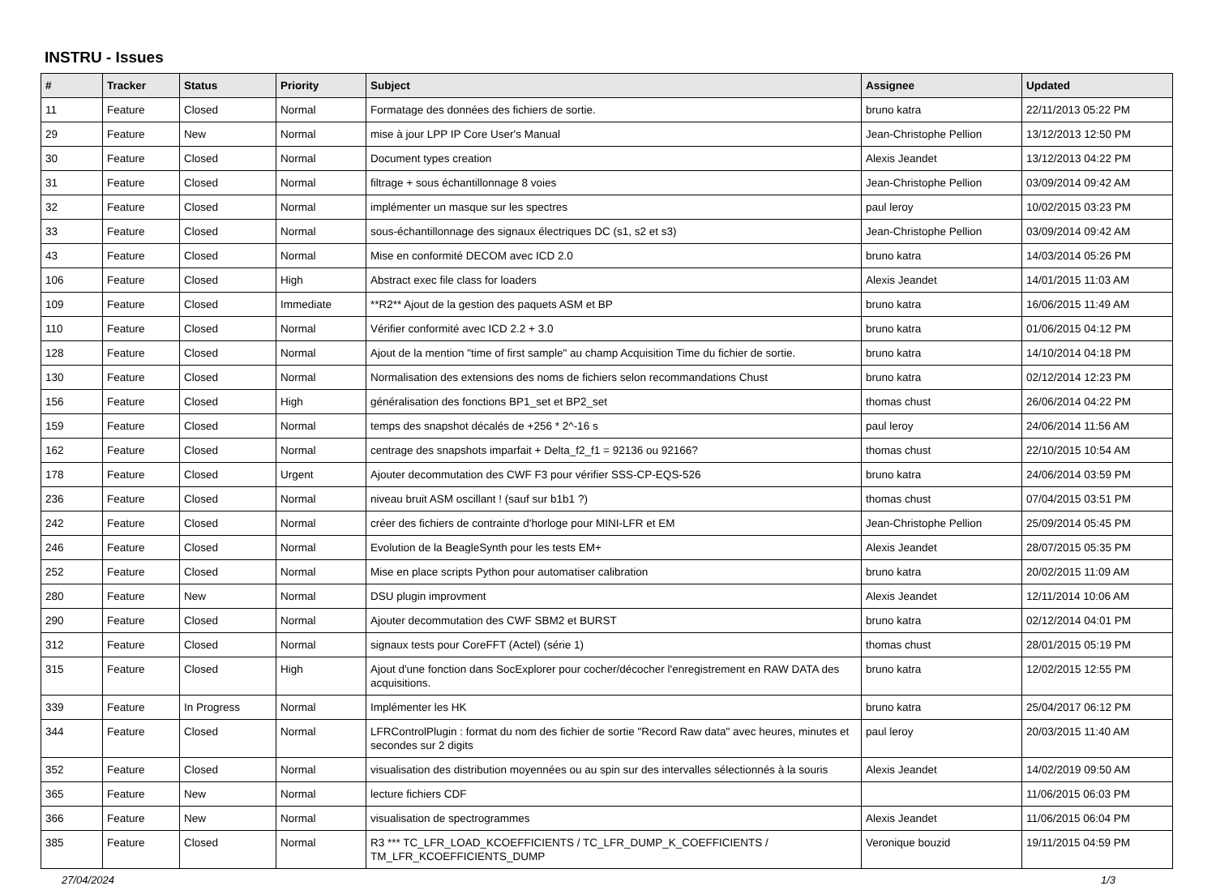INSTRU - Issues
| # | Tracker | Status | Priority | Subject | Assignee | Updated |
| --- | --- | --- | --- | --- | --- | --- |
| 11 | Feature | Closed | Normal | Formatage des données des fichiers de sortie. | bruno katra | 22/11/2013 05:22 PM |
| 29 | Feature | New | Normal | mise à jour LPP IP Core User's Manual | Jean-Christophe Pellion | 13/12/2013 12:50 PM |
| 30 | Feature | Closed | Normal | Document types creation | Alexis Jeandet | 13/12/2013 04:22 PM |
| 31 | Feature | Closed | Normal | filtrage + sous échantillonnage 8 voies | Jean-Christophe Pellion | 03/09/2014 09:42 AM |
| 32 | Feature | Closed | Normal | implémenter un masque sur les spectres | paul leroy | 10/02/2015 03:23 PM |
| 33 | Feature | Closed | Normal | sous-échantillonnage des signaux électriques DC (s1, s2 et s3) | Jean-Christophe Pellion | 03/09/2014 09:42 AM |
| 43 | Feature | Closed | Normal | Mise en conformité DECOM avec ICD 2.0 | bruno katra | 14/03/2014 05:26 PM |
| 106 | Feature | Closed | High | Abstract exec file class for loaders | Alexis Jeandet | 14/01/2015 11:03 AM |
| 109 | Feature | Closed | Immediate | **R2** Ajout de la gestion des paquets ASM et BP | bruno katra | 16/06/2015 11:49 AM |
| 110 | Feature | Closed | Normal | Vérifier conformité avec ICD 2.2 + 3.0 | bruno katra | 01/06/2015 04:12 PM |
| 128 | Feature | Closed | Normal | Ajout de la mention "time of first sample" au champ Acquisition Time du fichier de sortie. | bruno katra | 14/10/2014 04:18 PM |
| 130 | Feature | Closed | Normal | Normalisation des extensions des noms de fichiers selon recommandations Chust | bruno katra | 02/12/2014 12:23 PM |
| 156 | Feature | Closed | High | généralisation des fonctions BP1_set et BP2_set | thomas chust | 26/06/2014 04:22 PM |
| 159 | Feature | Closed | Normal | temps des snapshot décalés de +256 * 2^-16 s | paul leroy | 24/06/2014 11:56 AM |
| 162 | Feature | Closed | Normal | centrage des snapshots imparfait + Delta_f2_f1 = 92136 ou 92166? | thomas chust | 22/10/2015 10:54 AM |
| 178 | Feature | Closed | Urgent | Ajouter decommutation des CWF F3 pour vérifier SSS-CP-EQS-526 | bruno katra | 24/06/2014 03:59 PM |
| 236 | Feature | Closed | Normal | niveau bruit ASM oscillant ! (sauf sur b1b1 ?) | thomas chust | 07/04/2015 03:51 PM |
| 242 | Feature | Closed | Normal | créer des fichiers de contrainte d'horloge pour MINI-LFR et EM | Jean-Christophe Pellion | 25/09/2014 05:45 PM |
| 246 | Feature | Closed | Normal | Evolution de la BeagleSynth pour les tests EM+ | Alexis Jeandet | 28/07/2015 05:35 PM |
| 252 | Feature | Closed | Normal | Mise en place scripts Python pour automatiser calibration | bruno katra | 20/02/2015 11:09 AM |
| 280 | Feature | New | Normal | DSU plugin improvment | Alexis Jeandet | 12/11/2014 10:06 AM |
| 290 | Feature | Closed | Normal | Ajouter decommutation des CWF SBM2 et BURST | bruno katra | 02/12/2014 04:01 PM |
| 312 | Feature | Closed | Normal | signaux tests pour CoreFFT (Actel) (série 1) | thomas chust | 28/01/2015 05:19 PM |
| 315 | Feature | Closed | High | Ajout d'une fonction dans SocExplorer pour cocher/décocher l'enregistrement en RAW DATA des acquisitions. | bruno katra | 12/02/2015 12:55 PM |
| 339 | Feature | In Progress | Normal | Implémenter les HK | bruno katra | 25/04/2017 06:12 PM |
| 344 | Feature | Closed | Normal | LFRControlPlugin : format du nom des fichier de sortie "Record Raw data" avec heures, minutes et secondes sur 2 digits | paul leroy | 20/03/2015 11:40 AM |
| 352 | Feature | Closed | Normal | visualisation des distribution moyennées ou au spin sur des intervalles sélectionnés à la souris | Alexis Jeandet | 14/02/2019 09:50 AM |
| 365 | Feature | New | Normal | lecture fichiers CDF | | 11/06/2015 06:03 PM |
| 366 | Feature | New | Normal | visualisation de spectrogrammes | Alexis Jeandet | 11/06/2015 06:04 PM |
| 385 | Feature | Closed | Normal | R3 *** TC_LFR_LOAD_KCOEFFICIENTS / TC_LFR_DUMP_K_COEFFICIENTS / TM_LFR_KCOEFFICIENTS_DUMP | Veronique bouzid | 19/11/2015 04:59 PM |
27/04/2024 1/3